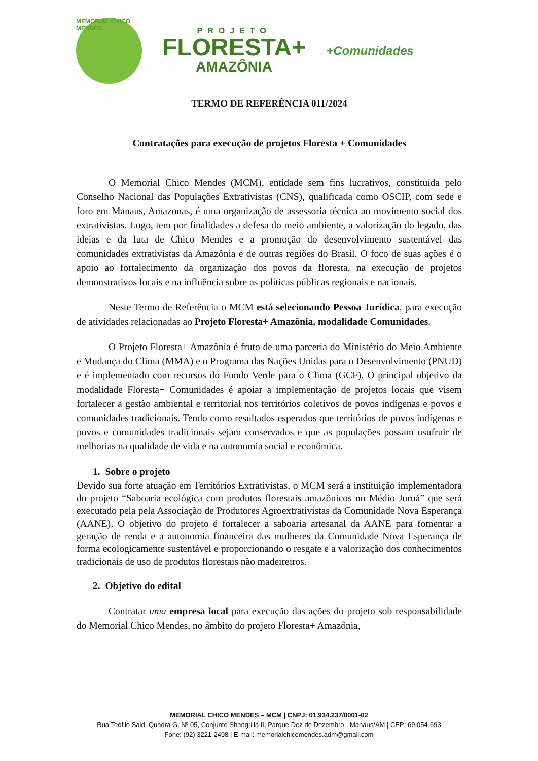MEMORIAL CHICO MENDES
PROJETO
FLORESTA+
AMAZÔNIA
+Comunidades
TERMO DE REFERÊNCIA 011/2024
Contratações para execução de projetos Floresta + Comunidades
O Memorial Chico Mendes (MCM), entidade sem fins lucrativos, constituída pelo Conselho Nacional das Populações Extrativistas (CNS), qualificada como OSCIP, com sede e foro em Manaus, Amazonas, é uma organização de assessoria técnica ao movimento social dos extrativistas. Logo, tem por finalidades a defesa do meio ambiente, a valorização do legado, das ideias e da luta de Chico Mendes e a promoção do desenvolvimento sustentável das comunidades extrativistas da Amazônia e de outras regiões do Brasil. O foco de suas ações é o apoio ao fortalecimento da organização dos povos da floresta, na execução de projetos demonstrativos locais e na influência sobre as políticas públicas regionais e nacionais.
Neste Termo de Referência o MCM está selecionando Pessoa Jurídica, para execução de atividades relacionadas ao Projeto Floresta+ Amazônia, modalidade Comunidades.
O Projeto Floresta+ Amazônia é fruto de uma parceria do Ministério do Meio Ambiente e Mudança do Clima (MMA) e o Programa das Nações Unidas para o Desenvolvimento (PNUD) e é implementado com recursos do Fundo Verde para o Clima (GCF). O principal objetivo da modalidade Floresta+ Comunidades é apoiar a implementação de projetos locais que visem fortalecer a gestão ambiental e territorial nos territórios coletivos de povos indígenas e povos e comunidades tradicionais. Tendo como resultados esperados que territórios de povos indígenas e povos e comunidades tradicionais sejam conservados e que as populações possam usufruir de melhorias na qualidade de vida e na autonomia social e econômica.
1. Sobre o projeto
Devido sua forte atuação em Territórios Extrativistas, o MCM será a instituição implementadora do projeto “Saboaria ecológica com produtos florestais amazônicos no Médio Juruá” que será executado pela pela Associação de Produtores Agroextrativistas da Comunidade Nova Esperança (AANE). O objetivo do projeto é fortalecer a saboaria artesanal da AANE para fomentar a geração de renda e a autonomia financeira das mulheres da Comunidade Nova Esperança de forma ecologicamente sustentável e proporcionando o resgate e a valorização dos conhecimentos tradicionais de uso de produtos florestais não madeireiros.
2. Objetivo do edital
Contratar uma empresa local para execução das ações do projeto sob responsabilidade do Memorial Chico Mendes, no âmbito do projeto Floresta+ Amazônia,
MEMORIAL CHICO MENDES – MCM | CNPJ: 01.934.237/0001-02
Rua Teófilo Said, Quadra G, Nº 05, Conjunto Shangrillá II, Parque Dez de Dezembro - Manaus/AM | CEP: 69.054-693
Fone: (92) 3221-2498 | E-mail: memorialchicomendes.adm@gmail.com